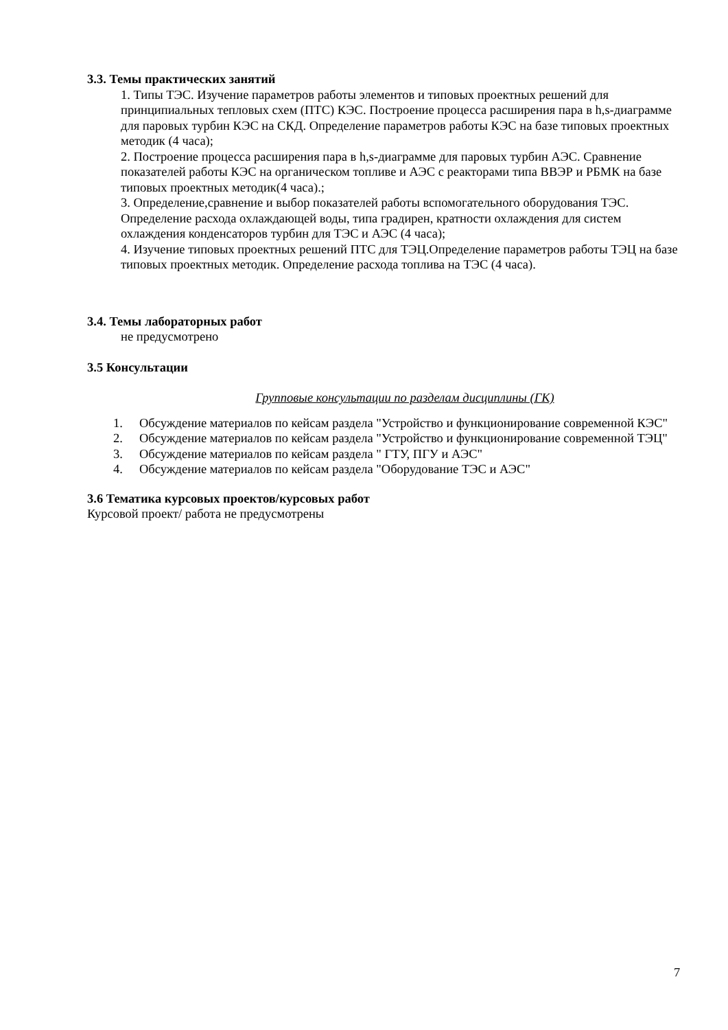3.3. Темы практических занятий
1. Типы ТЭС. Изучение параметров работы элементов и типовых проектных решений для принципиальных тепловых схем (ПТС) КЭС. Построение процесса расширения пара в h,s-диаграмме для паровых турбин КЭС на СКД. Определение параметров работы КЭС на базе типовых проектных методик (4 часа);
2. Построение процесса расширения пара в h,s-диаграмме для паровых турбин АЭС. Сравнение показателей работы КЭС на органическом топливе и АЭС с реакторами типа ВВЭР и РБМК на базе типовых проектных методик(4 часа).;
3. Определение,сравнение и выбор показателей работы вспомогательного оборудования ТЭС. Определение расхода охлаждающей воды, типа градирен, кратности охлаждения для систем охлаждения конденсаторов турбин для ТЭС и АЭС (4 часа);
4. Изучение типовых проектных решений ПТС для ТЭЦ.Определение параметров работы ТЭЦ на базе типовых проектных методик. Определение расхода топлива на ТЭС (4 часа).
3.4. Темы лабораторных работ
не предусмотрено
3.5 Консультации
Групповые консультации по разделам дисциплины (ГК)
1. Обсуждение материалов по кейсам раздела "Устройство и функционирование современной КЭС"
2. Обсуждение материалов по кейсам раздела "Устройство и функционирование современной ТЭЦ"
3. Обсуждение материалов по кейсам раздела " ГТУ, ПГУ и АЭС"
4. Обсуждение материалов по кейсам раздела "Оборудование ТЭС и АЭС"
3.6 Тематика курсовых проектов/курсовых работ
Курсовой проект/ работа не предусмотрены
7